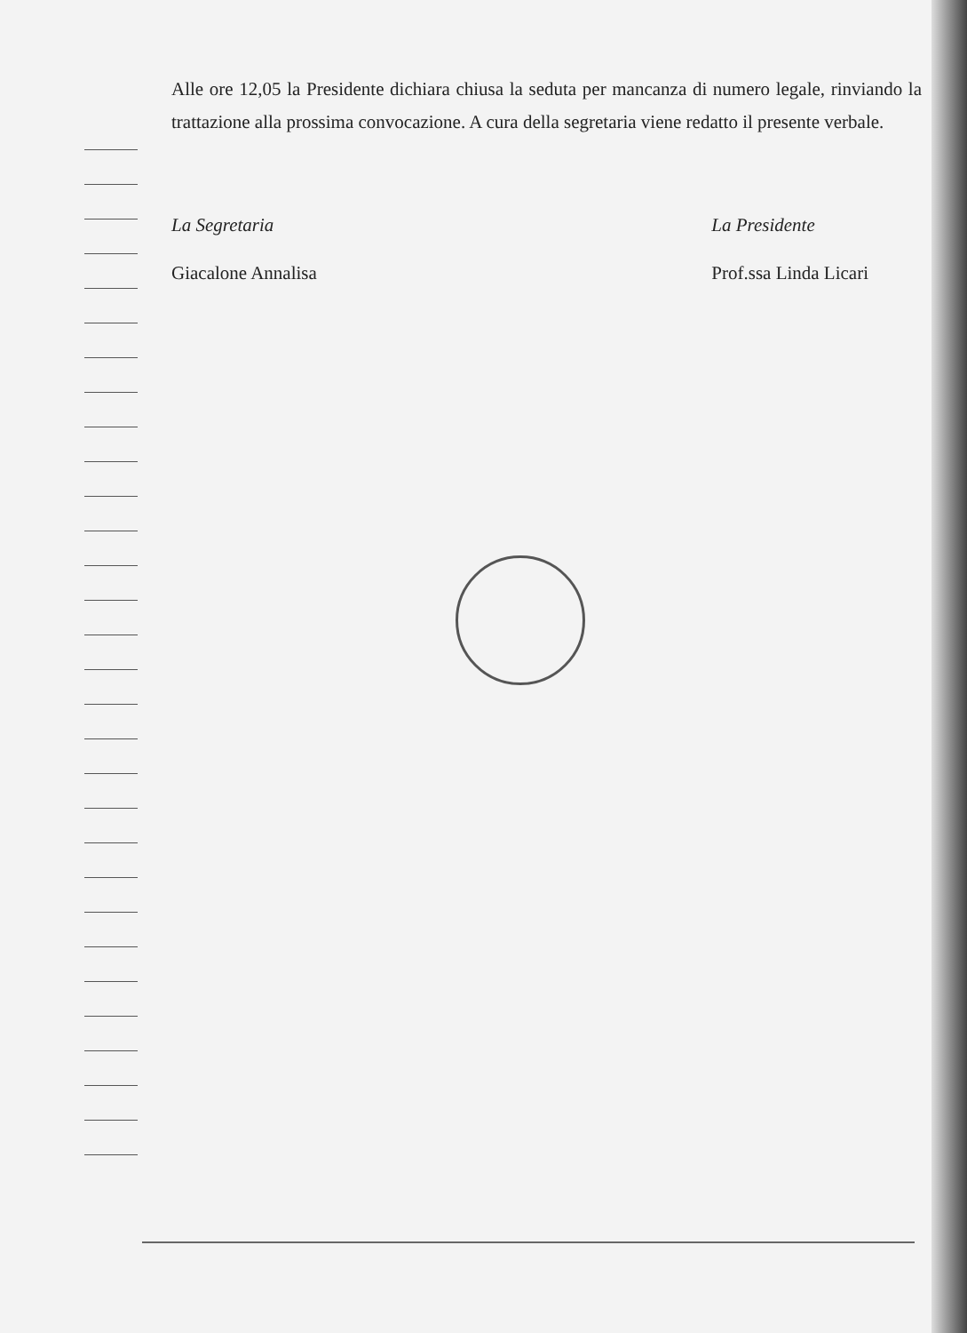Alle ore 12,05 la Presidente dichiara chiusa la seduta per mancanza di numero legale, rinviando la trattazione alla prossima convocazione. A cura della segretaria viene redatto il presente verbale.
La Segretaria
Giacalone Annalisa
La Presidente
Prof.ssa Linda Licari